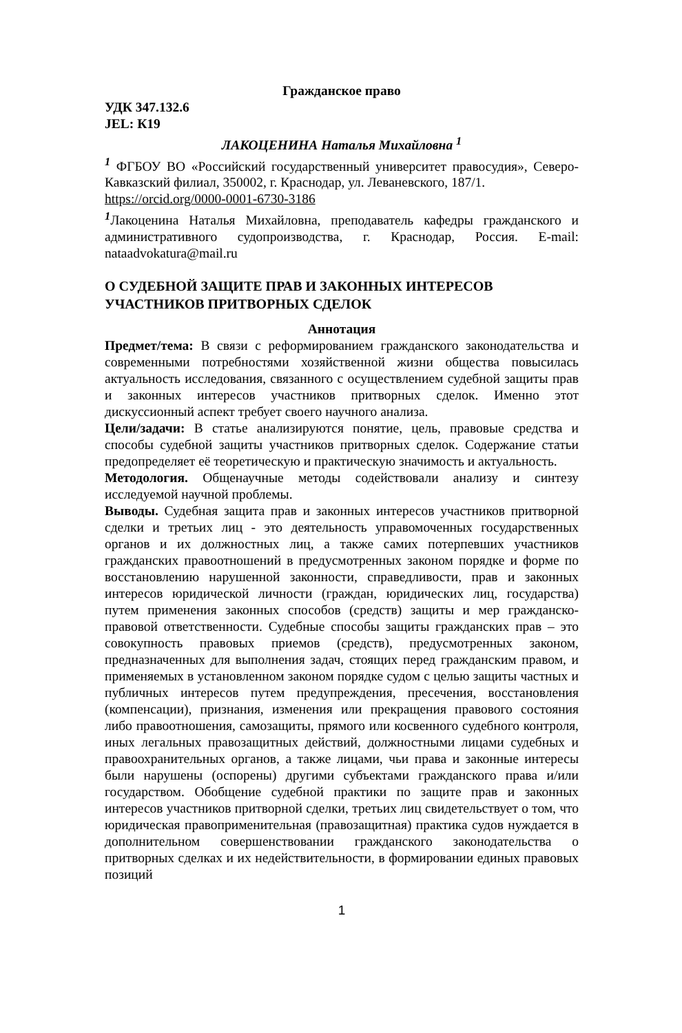Гражданское право
УДК 347.132.6
JEL: К19
ЛАКОЦЕНИНА Наталья Михайловна <sup>1</sup>
<sup>1</sup> ФГБОУ ВО «Российский государственный университет правосудия», Северо-Кавказский филиал, 350002, г. Краснодар, ул. Леваневского, 187/1.
https://orcid.org/0000-0001-6730-3186
<sup>1</sup> Лакоценина Наталья Михайловна, преподаватель кафедры гражданского и административного судопроизводства, г. Краснодар, Россия. E-mail: nataadvokatura@mail.ru
О СУДЕБНОЙ ЗАЩИТЕ ПРАВ И ЗАКОННЫХ ИНТЕРЕСОВ УЧАСТНИКОВ ПРИТВОРНЫХ СДЕЛОК
Аннотация
Предмет/тема: В связи с реформированием гражданского законодательства и современными потребностями хозяйственной жизни общества повысилась актуальность исследования, связанного с осуществлением судебной защиты прав и законных интересов участников притворных сделок. Именно этот дискуссионный аспект требует своего научного анализа.
Цели/задачи: В статье анализируются понятие, цель, правовые средства и способы судебной защиты участников притворных сделок. Содержание статьи предопределяет её теоретическую и практическую значимость и актуальность.
Методология. Общенаучные методы содействовали анализу и синтезу исследуемой научной проблемы.
Выводы. Судебная защита прав и законных интересов участников притворной сделки и третьих лиц - это деятельность управомоченных государственных органов и их должностных лиц, а также самих потерпевших участников гражданских правоотношений в предусмотренных законом порядке и форме по восстановлению нарушенной законности, справедливости, прав и законных интересов юридической личности (граждан, юридических лиц, государства) путем применения законных способов (средств) защиты и мер гражданско-правовой ответственности. Судебные способы защиты гражданских прав – это совокупность правовых приемов (средств), предусмотренных законом, предназначенных для выполнения задач, стоящих перед гражданским правом, и применяемых в установленном законом порядке судом с целью защиты частных и публичных интересов путем предупреждения, пресечения, восстановления (компенсации), признания, изменения или прекращения правового состояния либо правоотношения, самозащиты, прямого или косвенного судебного контроля, иных легальных правозащитных действий, должностными лицами судебных и правоохранительных органов, а также лицами, чьи права и законные интересы были нарушены (оспорены) другими субъектами гражданского права и/или государством. Обобщение судебной практики по защите прав и законных интересов участников притворной сделки, третьих лиц свидетельствует о том, что юридическая правоприменительная (правозащитная) практика судов нуждается в дополнительном совершенствовании гражданского законодательства о притворных сделках и их недействительности, в формировании единых правовых позиций
1